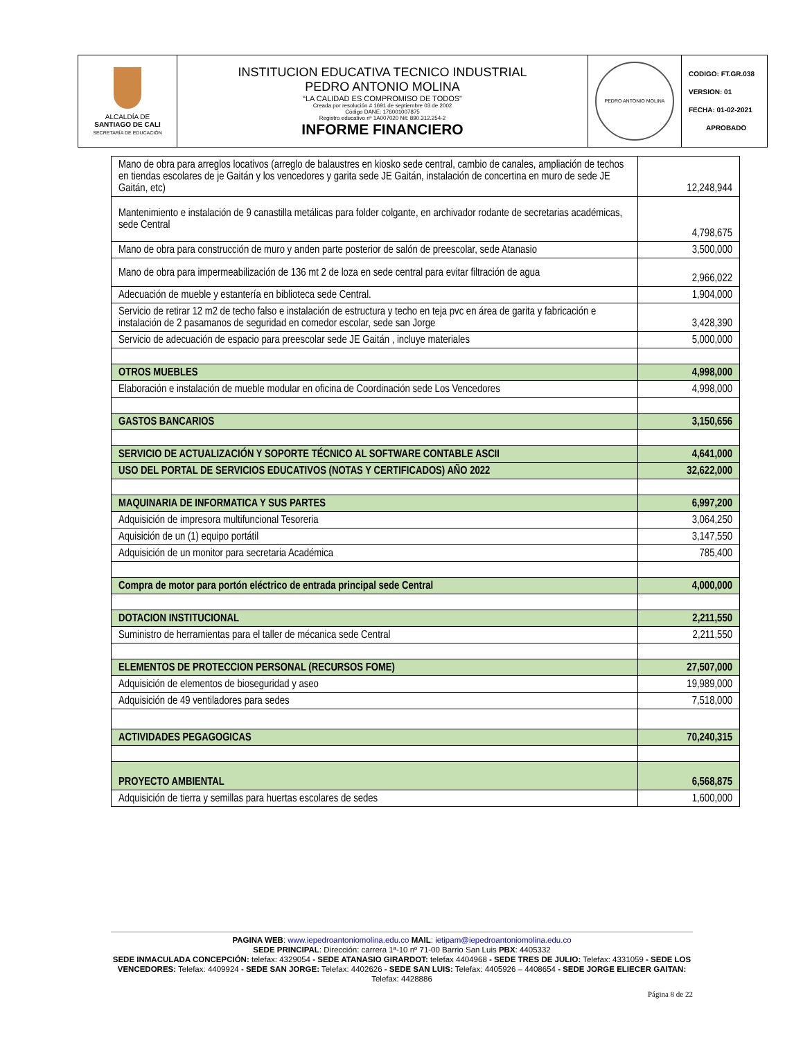| ALCALDÍA DE SANTIAGO DE CALI SECRETARÍA DE EDUCACIÓN | INSTITUCION EDUCATIVA TECNICO INDUSTRIAL PEDRO ANTONIO MOLINA “LA CALIDAD ES COMPROMISO DE TODOS” Creada por resolución # 1691 de septiembre 03 de 2002 Código DANE: 176001007875 Registro educativo nº 1A007020 Nit: 890.312.254-2 INFORME FINANCIERO | PEDRO ANTONIO MOLINA | CODIGO: FT.GR.038 VERSION: 01 FECHA: 01-02-2021 APROBADO |
| Mano de obra para arreglos locativos (arreglo de balaustres en kiosko sede central, cambio de canales, ampliación de techos en tiendas escolares de je Gaitán y los vencedores y garita sede JE Gaitán, instalación de concertina en muro de sede JE Gaitán, etc) | 12,248,944 |
| Mantenimiento e instalación de 9 canastilla metálicas para folder colgante, en archivador rodante de secretarias académicas, sede Central | 4,798,675 |
| Mano de obra para construcción de muro y anden parte posterior de salón de preescolar, sede Atanasio | 3,500,000 |
| Mano de obra para impermeabilización de 136 mt 2 de loza en sede central para evitar filtración de agua | 2,966,022 |
| Adecuación de mueble y estantería en biblioteca sede Central. | 1,904,000 |
| Servicio de retirar 12 m2 de techo falso e instalación de estructura y techo en teja pvc en área de garita y fabricación e instalación de 2 pasamanos de seguridad en comedor escolar, sede san Jorge | 3,428,390 |
| Servicio de adecuación de espacio para preescolar sede JE Gaitán , incluye materiales | 5,000,000 |
| OTROS MUEBLES | 4,998,000 |
| Elaboración e instalación de mueble modular en oficina de Coordinación sede Los Vencedores | 4,998,000 |
| GASTOS BANCARIOS | 3,150,656 |
| SERVICIO DE ACTUALIZACIÓN Y SOPORTE TÉCNICO AL SOFTWARE CONTABLE ASCII | 4,641,000 |
| USO DEL PORTAL DE SERVICIOS EDUCATIVOS (NOTAS Y CERTIFICADOS) AÑO 2022 | 32,622,000 |
| MAQUINARIA DE INFORMATICA Y SUS PARTES | 6,997,200 |
| Adquisición de impresora multifuncional Tesoreria | 3,064,250 |
| Aquisición de un (1) equipo portátil | 3,147,550 |
| Adquisición de un monitor para secretaria Académica | 785,400 |
| Compra de motor para portón eléctrico de entrada principal sede Central | 4,000,000 |
| DOTACION INSTITUCIONAL | 2,211,550 |
| Suministro de herramientas para el taller de mécanica sede Central | 2,211,550 |
| ELEMENTOS DE PROTECCION PERSONAL (RECURSOS FOME) | 27,507,000 |
| Adquisición de elementos de bioseguridad y aseo | 19,989,000 |
| Adquisición de 49 ventiladores para sedes | 7,518,000 |
| ACTIVIDADES PEGAGOGICAS | 70,240,315 |
| PROYECTO AMBIENTAL | 6,568,875 |
| Adquisición de tierra y semillas para huertas escolares de sedes | 1,600,000 |
PAGINA WEB: www.iepedroantoniomolina.edu.co MAIL: ietipam@iepedroantoniomolina.edu.co
SEDE PRINCIPAL: Dirección: carrera 1ª-10 nº 71-00 Barrio San Luis PBX: 4405332
SEDE INMACULADA CONCEPCIÓN: telefax: 4329054 - SEDE ATANASIO GIRARDOT: telefax 4404968 - SEDE TRES DE JULIO: Telefax: 4331059 - SEDE LOS VENCEDORES: Telefax: 4409924 - SEDE SAN JORGE: Telefax: 4402626 - SEDE SAN LUIS: Telefax: 4405926 – 4408654 - SEDE JORGE ELIECER GAITAN: Telefax: 4428886
Página 8 de 22